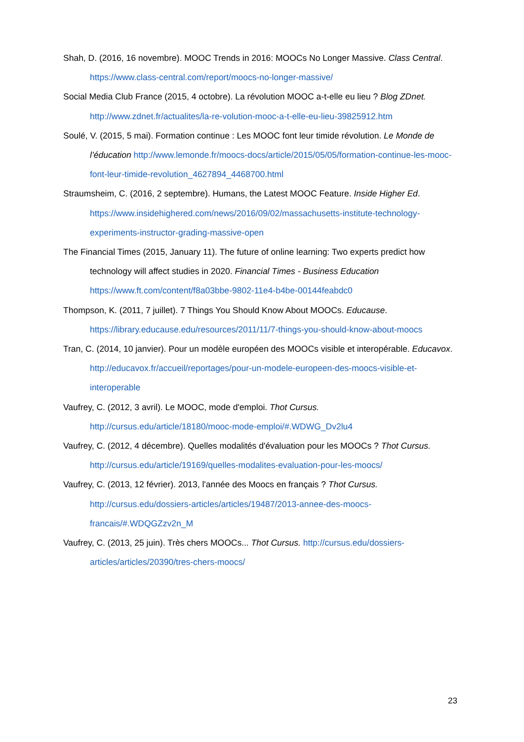Shah, D. (2016, 16 novembre). MOOC Trends in 2016: MOOCs No Longer Massive. Class Central. https://www.class-central.com/report/moocs-no-longer-massive/
Social Media Club France (2015, 4 octobre). La révolution MOOC a-t-elle eu lieu ? Blog ZDnet. http://www.zdnet.fr/actualites/la-re-volution-mooc-a-t-elle-eu-lieu-39825912.htm
Soulé, V. (2015, 5 mai). Formation continue : Les MOOC font leur timide révolution. Le Monde de l’éducation http://www.lemonde.fr/moocs-docs/article/2015/05/05/formation-continue-les-mooc-font-leur-timide-revolution_4627894_4468700.html
Straumsheim, C. (2016, 2 septembre). Humans, the Latest MOOC Feature. Inside Higher Ed. https://www.insidehighered.com/news/2016/09/02/massachusetts-institute-technology-experiments-instructor-grading-massive-open
The Financial Times (2015, January 11). The future of online learning: Two experts predict how technology will affect studies in 2020. Financial Times - Business Education https://www.ft.com/content/f8a03bbe-9802-11e4-b4be-00144feabdc0
Thompson, K. (2011, 7 juillet). 7 Things You Should Know About MOOCs. Educause. https://library.educause.edu/resources/2011/11/7-things-you-should-know-about-moocs
Tran, C. (2014, 10 janvier). Pour un modèle européen des MOOCs visible et interopérable. Educavox. http://educavox.fr/accueil/reportages/pour-un-modele-europeen-des-moocs-visible-et-interoperable
Vaufrey, C. (2012, 3 avril). Le MOOC, mode d'emploi. Thot Cursus. http://cursus.edu/article/18180/mooc-mode-emploi/#.WDWG_Dv2lu4
Vaufrey, C. (2012, 4 décembre). Quelles modalités d'évaluation pour les MOOCs ? Thot Cursus. http://cursus.edu/article/19169/quelles-modalites-evaluation-pour-les-moocs/
Vaufrey, C. (2013, 12 février). 2013, l'année des Moocs en français ? Thot Cursus. http://cursus.edu/dossiers-articles/articles/19487/2013-annee-des-moocs-francais/#.WDQGZzv2n_M
Vaufrey, C. (2013, 25 juin). Très chers MOOCs... Thot Cursus. http://cursus.edu/dossiers-articles/articles/20390/tres-chers-moocs/
23